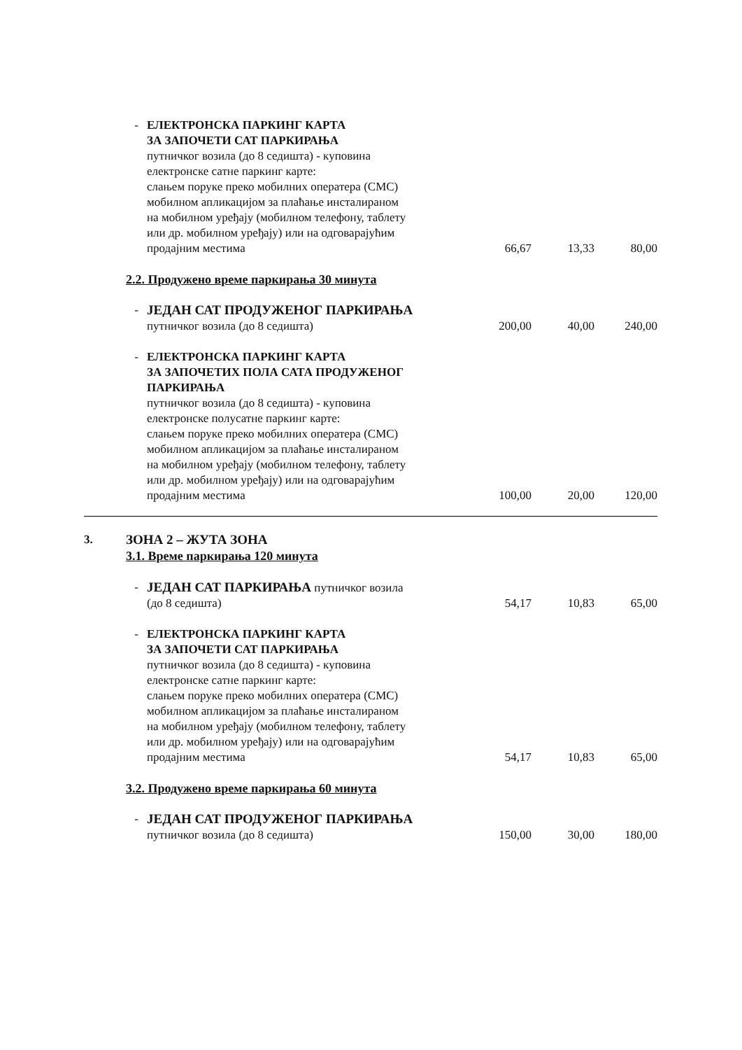| | - | ЕЛЕКТРОНСКА ПАРКИНГ КАРТА ЗА ЗАПОЧЕТИ САТ ПАРКИРАЊА путничког возила (до 8 седишта) - куповина електронске сатне паркинг карте: слањем поруке преко мобилних оператера (СМС) мобилном апликацијом за плаћање инсталираном на мобилном уређају (мобилном телефону, таблету или др. мобилном уређају) или на одговарајућим продајним местима | 66,67 | 13,33 | 80,00 |
| | 2.2. Продужено време паркирања 30 минута | | | | |
| | - | ЈЕДАН САТ ПРОДУЖЕНОГ ПАРКИРАЊА путничког возила (до 8 седишта) | 200,00 | 40,00 | 240,00 |
| | - | ЕЛЕКТРОНСКА ПАРКИНГ КАРТА ЗА ЗАПОЧЕТИХ ПОЛА САТА ПРОДУЖЕНОГ ПАРКИРАЊА путничког возила (до 8 седишта) - куповина електронске полусатне паркинг карте: слањем поруке преко мобилних оператера (СМС) мобилном апликацијом за плаћање инсталираном на мобилном уређају (мобилном телефону, таблету или др. мобилном уређају) или на одговарајућим продајним местима | 100,00 | 20,00 | 120,00 |
| 3. | ЗОНА 2 – ЖУТА ЗОНА 3.1. Време паркирања 120 минута | | | | |
| | - | ЈЕДАН САТ ПАРКИРАЊА путничког возила (до 8 седишта) | 54,17 | 10,83 | 65,00 |
| | - | ЕЛЕКТРОНСКА ПАРКИНГ КАРТА ЗА ЗАПОЧЕТИ САТ ПАРКИРАЊА путничког возила (до 8 седишта) - куповина електронске сатне паркинг карте: слањем поруке преко мобилних оператера (СМС) мобилном апликацијом за плаћање инсталираном на мобилном уређају (мобилном телефону, таблету или др. мобилном уређају) или на одговарајућим продајним местима | 54,17 | 10,83 | 65,00 |
| | 3.2. Продужено време паркирања 60 минута | | | | |
| | - | ЈЕДАН САТ ПРОДУЖЕНОГ ПАРКИРАЊА путничког возила (до 8 седишта) | 150,00 | 30,00 | 180,00 |